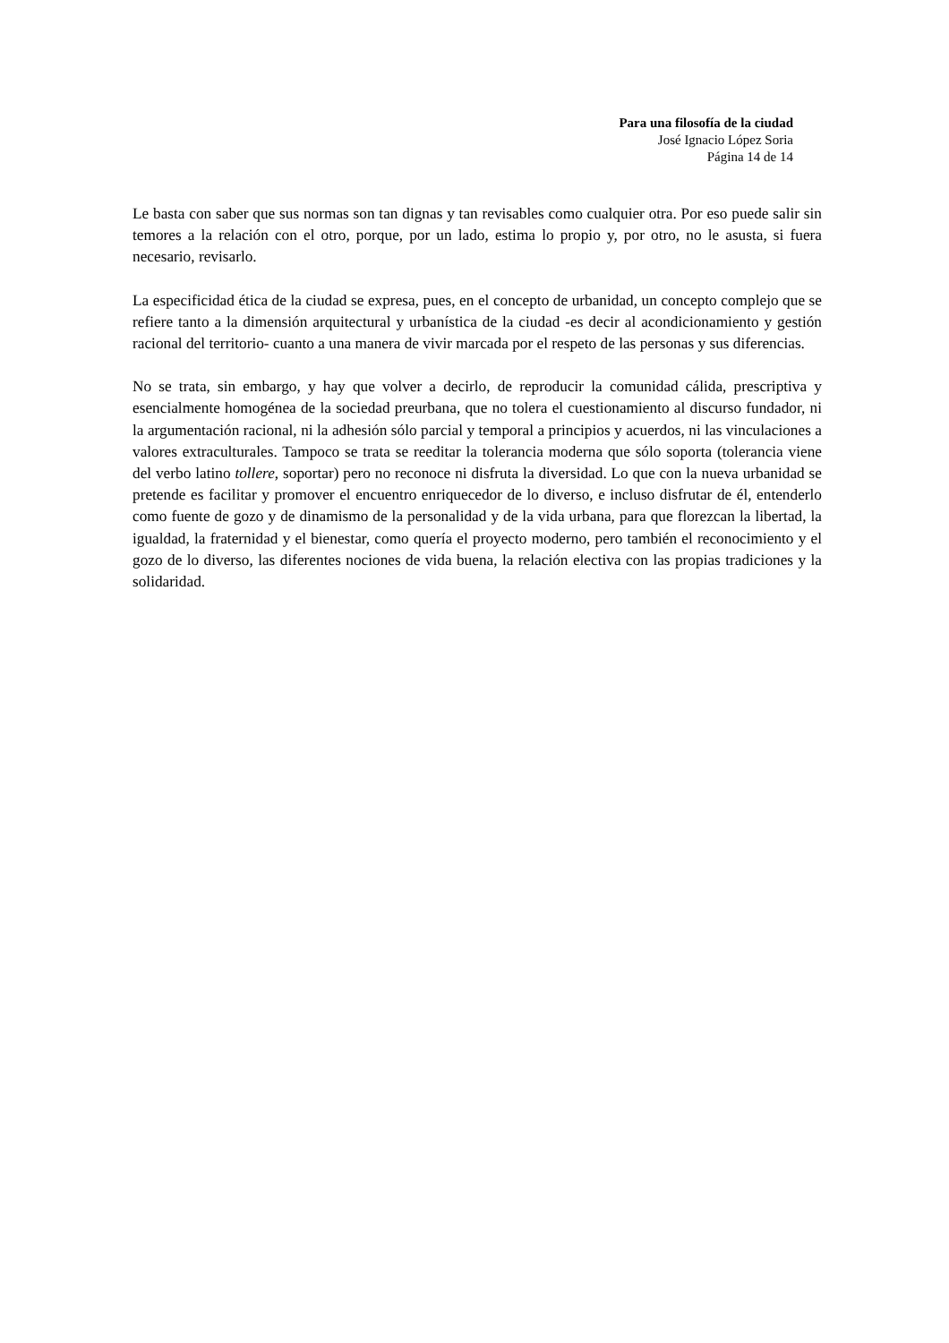Para una filosofía de la ciudad
José Ignacio López Soria
Página 14 de 14
Le basta con saber que sus normas son tan dignas y tan revisables como cualquier otra. Por eso puede salir sin temores a la relación con el otro, porque, por un lado, estima lo propio y, por otro, no le asusta, si fuera necesario, revisarlo.
La especificidad ética de la ciudad se expresa, pues, en el concepto de urbanidad, un concepto complejo que se refiere tanto a la dimensión arquitectural y urbanística de la ciudad -es decir al acondicionamiento y gestión racional del territorio- cuanto a una manera de vivir marcada por el respeto de las personas y sus diferencias.
No se trata, sin embargo, y hay que volver a decirlo, de reproducir la comunidad cálida, prescriptiva y esencialmente homogénea de la sociedad preurbana, que no tolera el cuestionamiento al discurso fundador, ni la argumentación racional, ni la adhesión sólo parcial y temporal a principios y acuerdos, ni las vinculaciones a valores extraculturales. Tampoco se trata se reeditar la tolerancia moderna que sólo soporta (tolerancia viene del verbo latino tollere, soportar) pero no reconoce ni disfruta la diversidad. Lo que con la nueva urbanidad se pretende es facilitar y promover el encuentro enriquecedor de lo diverso, e incluso disfrutar de él, entenderlo como fuente de gozo y de dinamismo de la personalidad y de la vida urbana, para que florezcan la libertad, la igualdad, la fraternidad y el bienestar, como quería el proyecto moderno, pero también el reconocimiento y el gozo de lo diverso, las diferentes nociones de vida buena, la relación electiva con las propias tradiciones y la solidaridad.